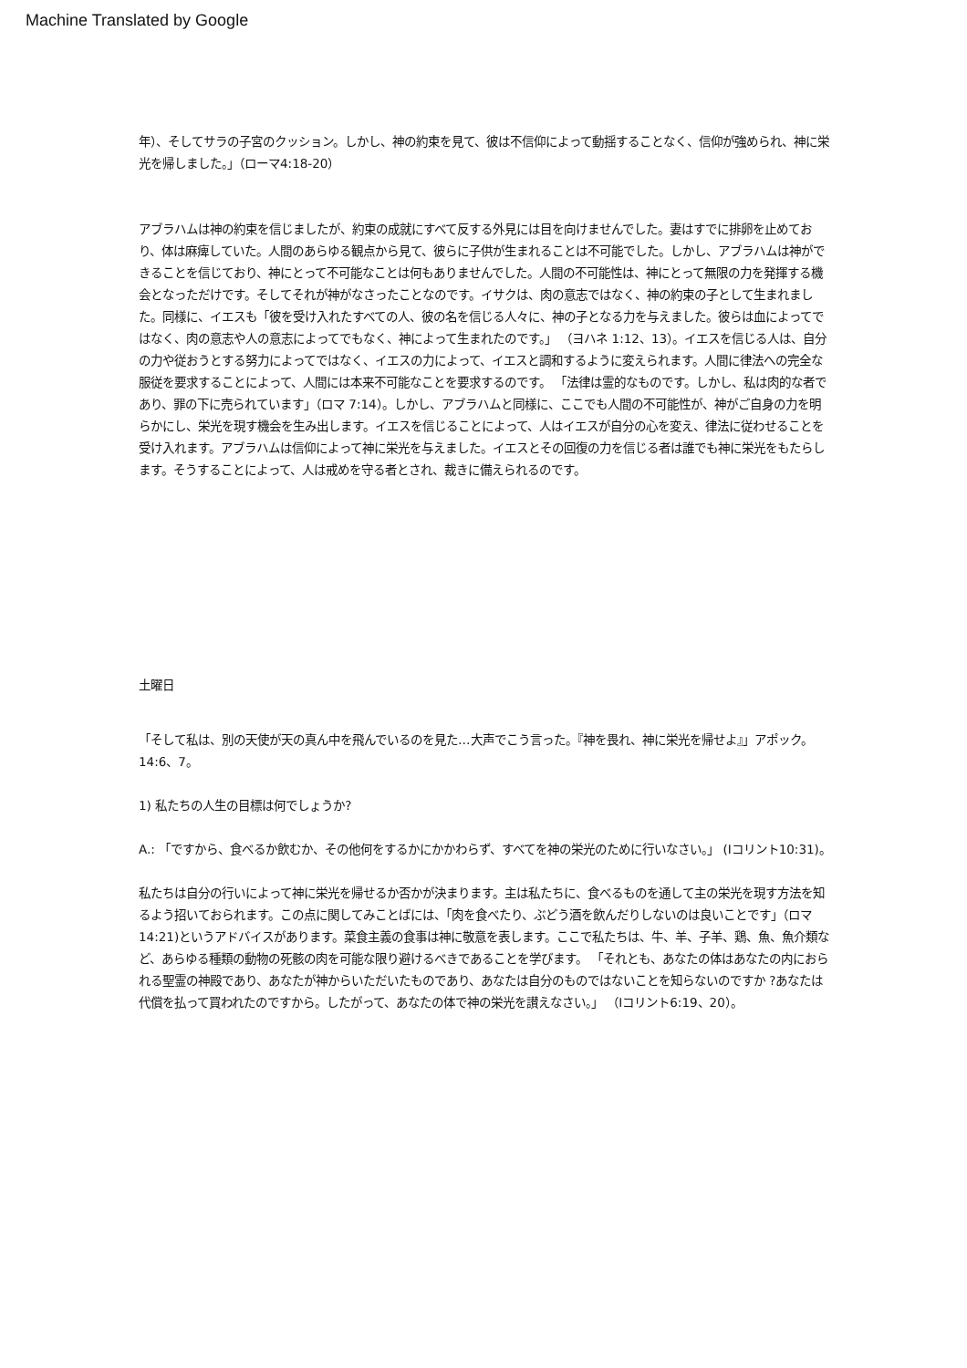Machine Translated by Google
年）、そしてサラの子宮のクッション。しかし、神の約束を見て、彼は不信仰によって動揺することなく、信仰が強められ、神に栄光を帰しました。」（ローマ4:18-20）
アブラハムは神の約束を信じましたが、約束の成就にすべて反する外見には目を向けませんでした。妻はすでに排卵を止めており、体は麻痺していた。人間のあらゆる観点から見て、彼らに子供が生まれることは不可能でした。しかし、アブラハムは神ができることを信じており、神にとって不可能なことは何もありませんでした。人間の不可能性は、神にとって無限の力を発揮する機会となっただけです。そしてそれが神がなさったことなのです。イサクは、肉の意志ではなく、神の約束の子として生まれました。同様に、イエスも「彼を受け入れたすべての人、彼の名を信じる人々に、神の子となる力を与えました。彼らは血によってではなく、肉の意志や人の意志によってでもなく、神によって生まれたのです。」 （ヨハネ 1:12、13）。イエスを信じる人は、自分の力や従おうとする努力によってではなく、イエスの力によって、イエスと調和するように変えられます。人間に律法への完全な服従を要求することによって、人間には本来不可能なことを要求するのです。 「法律は霊的なものです。しかし、私は肉的な者であり、罪の下に売られています」（ロマ 7:14）。しかし、アブラハムと同様に、ここでも人間の不可能性が、神がご自身の力を明らかにし、栄光を現す機会を生み出します。イエスを信じることによって、人はイエスが自分の心を変え、律法に従わせることを受け入れます。アブラハムは信仰によって神に栄光を与えました。イエスとその回復の力を信じる者は誰でも神に栄光をもたらします。そうすることによって、人は戒めを守る者とされ、裁きに備えられるのです。
土曜日
「そして私は、別の天使が天の真ん中を飛んでいるのを見た…大声でこう言った。『神を畏れ、神に栄光を帰せよ』」アポック。 14:6、7。
1) 私たちの人生の目標は何でしょうか?
A.: 「ですから、食べるか飲むか、その他何をするかにかかわらず、すべてを神の栄光のために行いなさい。」 (Iコリント10:31)。
私たちは自分の行いによって神に栄光を帰せるか否かが決まります。主は私たちに、食べるものを通して主の栄光を現す方法を知るよう招いておられます。この点に関してみことばには、「肉を食べたり、ぶどう酒を飲んだりしないのは良いことです」（ロマ 14:21)というアドバイスがあります。菜食主義の食事は神に敬意を表します。ここで私たちは、牛、羊、子羊、鶏、魚、魚介類など、あらゆる種類の動物の死骸の肉を可能な限り避けるべきであることを学びます。 「それとも、あなたの体はあなたの内におられる聖霊の神殿であり、あなたが神からいただいたものであり、あなたは自分のものではないことを知らないのですか ?あなたは代償を払って買われたのですから。したがって、あなたの体で神の栄光を讃えなさい。」 （Iコリント6:19、20）。